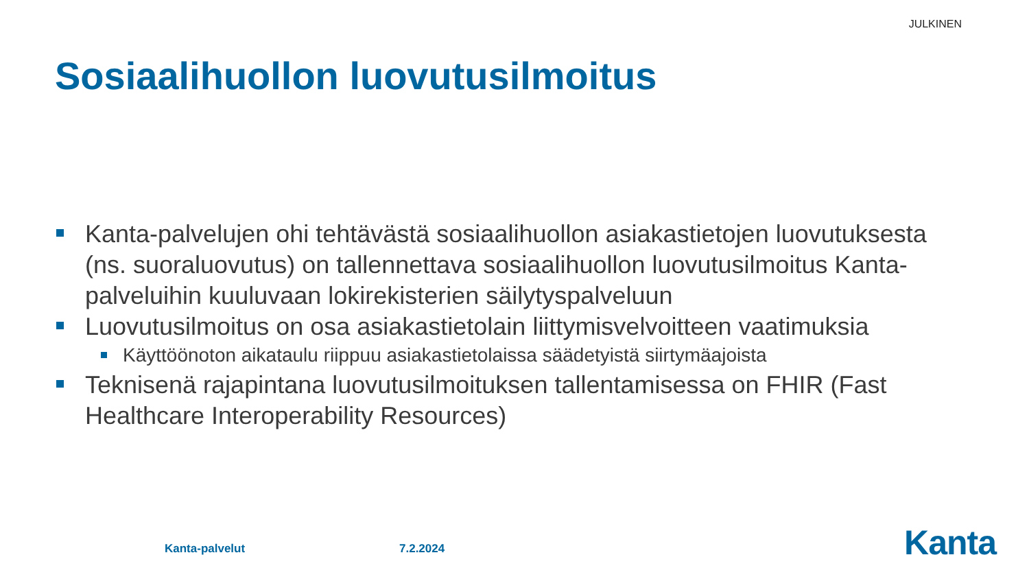JULKINEN
Sosiaalihuollon luovutusilmoitus
Kanta-palvelujen ohi tehtävästä sosiaalihuollon asiakastietojen luovutuksesta (ns. suoraluovutus) on tallennettava sosiaalihuollon luovutusilmoitus Kanta-palveluihin kuuluvaan lokirekisterien säilytyspalveluun
Luovutusilmoitus on osa asiakastietolain liittymisvelvoitteen vaatimuksia
Käyttöönoton aikataulu riippuu asiakastietolaissa säädetyistä siirtymäajoista
Teknisenä rajapintana luovutusilmoituksen tallentamisessa on FHIR (Fast Healthcare Interoperability Resources)
Kanta-palvelut 7.2.2024 Kanta